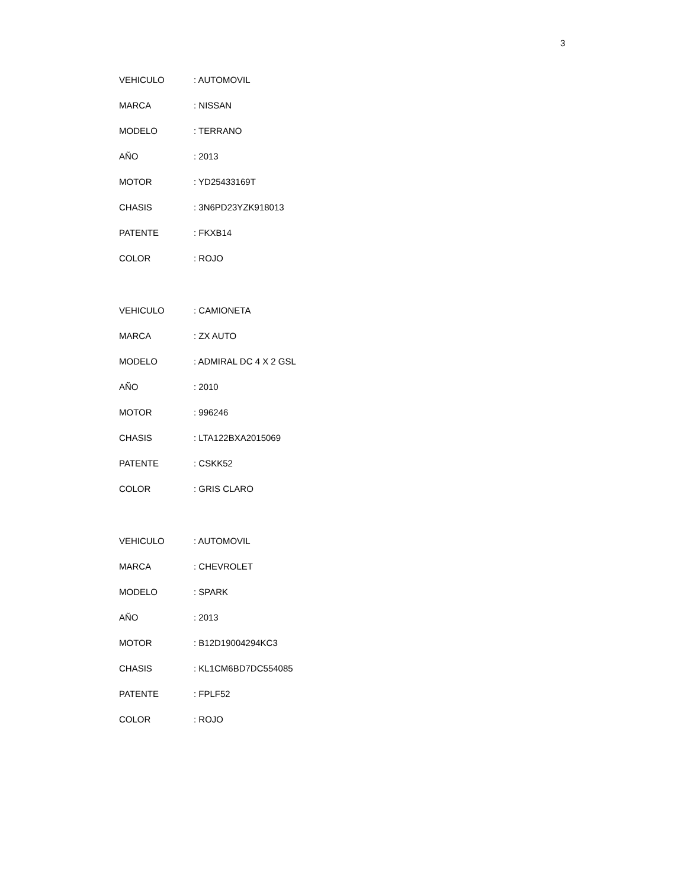3
| VEHICULO | : AUTOMOVIL |
| MARCA | : NISSAN |
| MODELO | : TERRANO |
| AÑO | : 2013 |
| MOTOR | : YD25433169T |
| CHASIS | : 3N6PD23YZK918013 |
| PATENTE | : FKXB14 |
| COLOR | : ROJO |
| VEHICULO | : CAMIONETA |
| MARCA | : ZX AUTO |
| MODELO | : ADMIRAL DC 4 X 2 GSL |
| AÑO | : 2010 |
| MOTOR | : 996246 |
| CHASIS | : LTA122BXA2015069 |
| PATENTE | : CSKK52 |
| COLOR | : GRIS CLARO |
| VEHICULO | : AUTOMOVIL |
| MARCA | : CHEVROLET |
| MODELO | : SPARK |
| AÑO | : 2013 |
| MOTOR | : B12D19004294KC3 |
| CHASIS | : KL1CM6BD7DC554085 |
| PATENTE | : FPLF52 |
| COLOR | : ROJO |